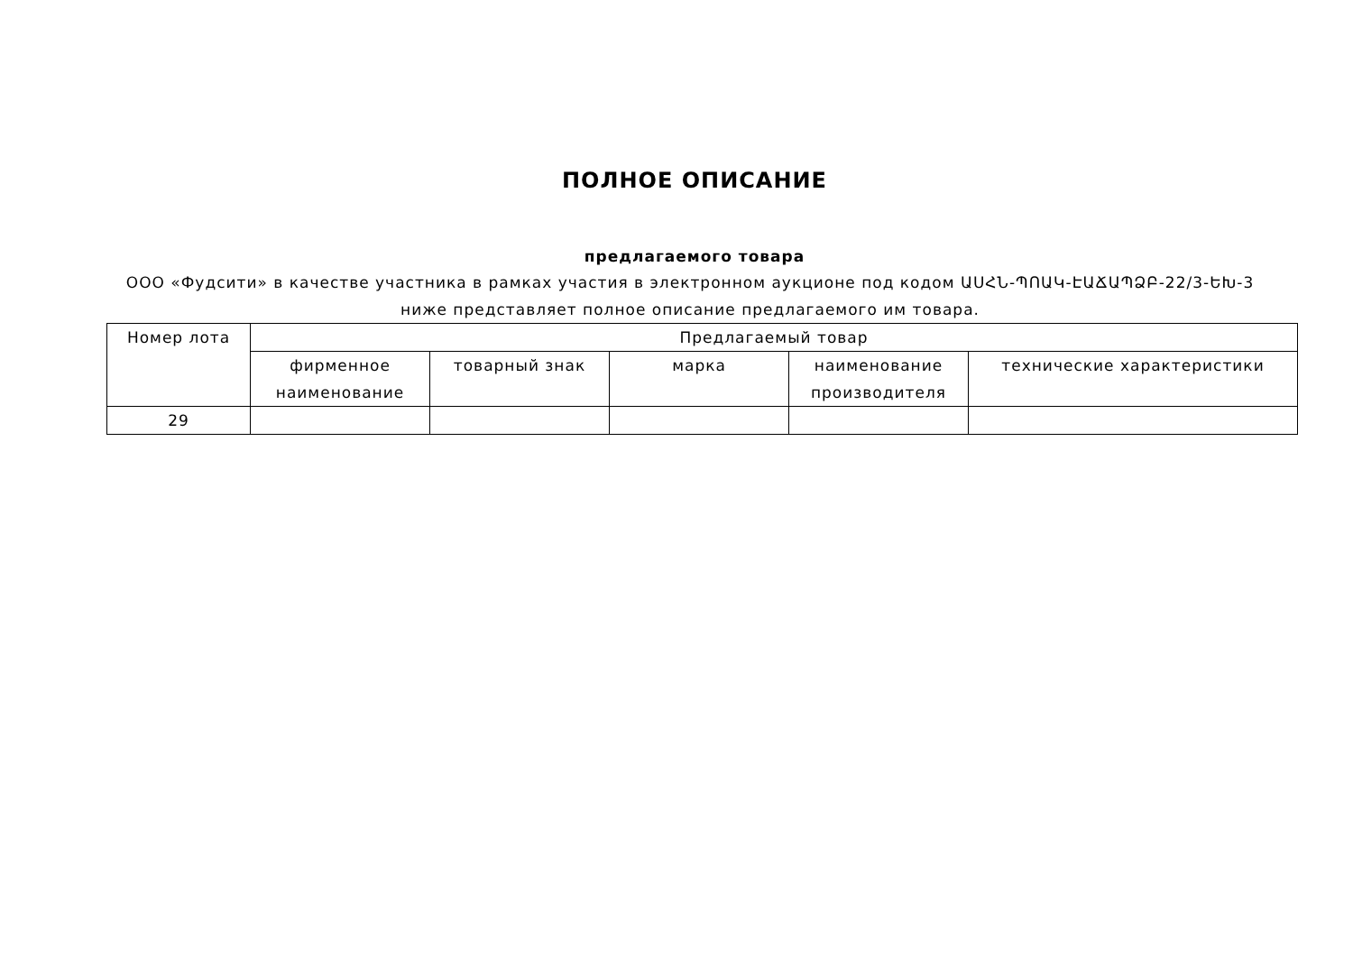ПОЛНОЕ ОПИСАНИЕ
предлагаемого товара
ООО «Фудсити» в качестве участника в рамках участия в электронном аукционе под кодом ԱՍՀՆ-ՊՈԱԿ-ԷԱՃԱՊՁԲ-22/3-ԵԽ-3
ниже представляет полное описание предлагаемого им товара.
| Номер лота | Предлагаемый товар | | | | |
| --- | --- | --- | --- | --- | --- |
| | фирменное наименование | товарный знак | марка | наименование производителя | технические характеристики |
| 29 | | | | | |